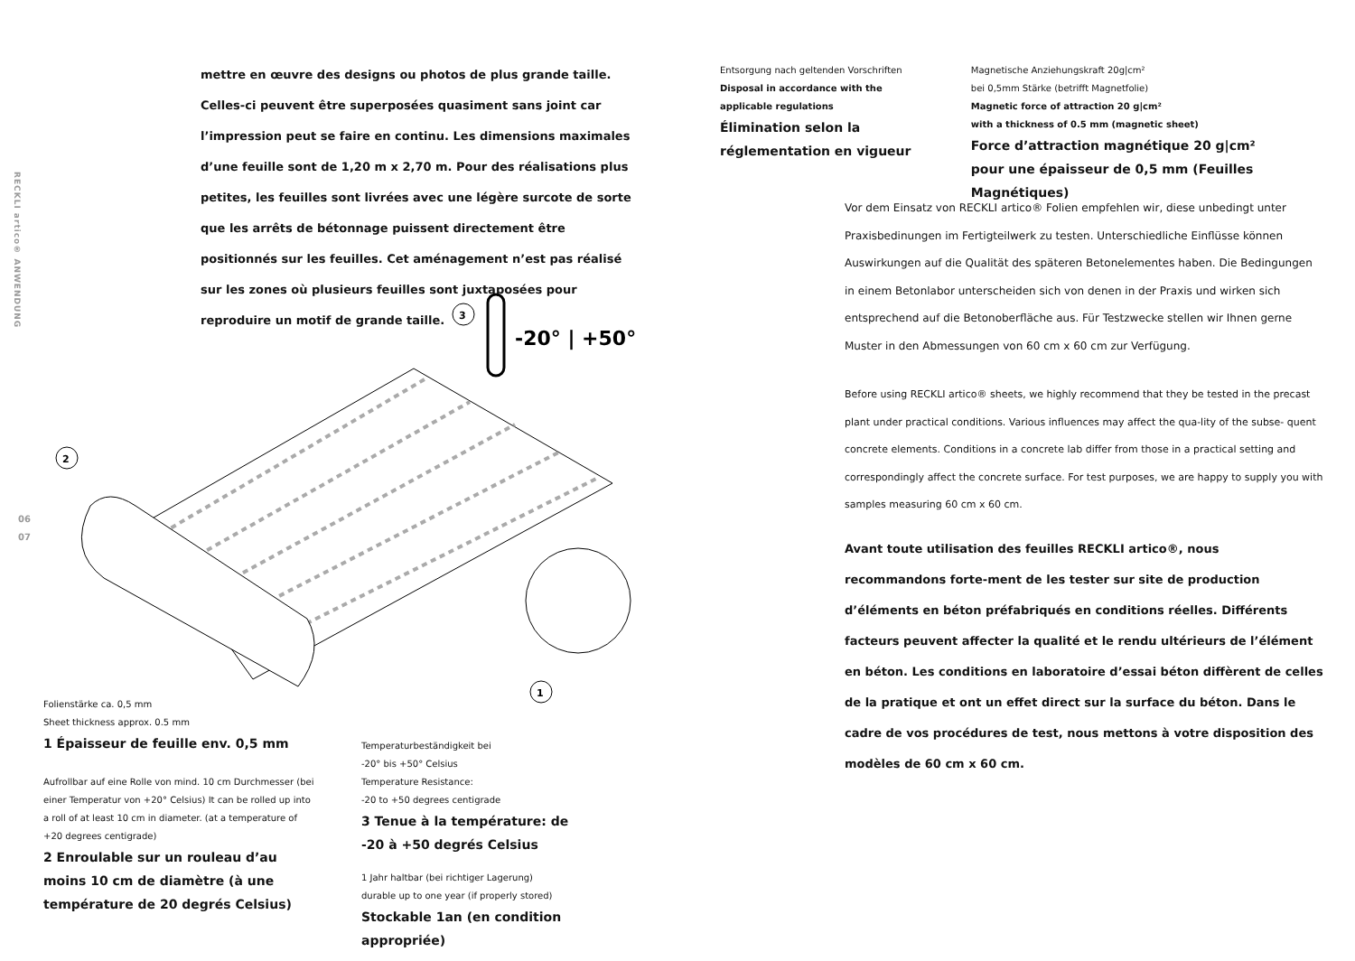RECKLI artico® ANWENDUNG
06
07
mettre en œuvre des designs ou photos de plus grande taille. Celles-ci peuvent être superposées quasiment sans joint car l’impression peut se faire en continu. Les dimensions maximales d’une feuille sont de 1,20 m x 2,70 m. Pour des réalisations plus petites, les feuilles sont livrées avec une légère surcote de sorte que les arrêts de bétonnage puissent directement être positionnés sur les feuilles. Cet aménagement n’est pas réalisé sur les zones où plusieurs feuilles sont juxtaposées pour reproduire un motif de grande taille.
2
1
3
-20° | +50°
Folienstärke ca. 0,5 mm
Sheet thickness approx. 0.5 mm
1 Épaisseur de feuille env. 0,5 mm
Aufrollbar auf eine Rolle von mind. 10 cm Durchmesser (bei einer Temperatur von +20° Celsius) It can be rolled up into a roll of at least 10 cm in diameter. (at a temperature of +20 degrees centigrade)
2 Enroulable sur un rouleau d’au moins 10 cm de diamètre (à une température de 20 degrés Celsius)
Temperaturbeständigkeit bei
-20° bis +50° Celsius
Temperature Resistance:
-20 to +50 degrees centigrade
3 Tenue à la température: de -20 à +50 degrés Celsius
1 Jahr haltbar (bei richtiger Lagerung)
durable up to one year (if properly stored)
Stockable 1an (en condition appropriée)
Entsorgung nach geltenden Vorschriften
Disposal in accordance with the applicable regulations
Élimination selon la réglementation en vigueur
Magnetische Anziehungskraft 20g|cm²
bei 0,5mm Stärke (betrifft Magnetfolie)
Magnetic force of attraction 20 g|cm²
with a thickness of 0.5 mm (magnetic sheet)
Force d’attraction magnétique 20 g|cm²
pour une épaisseur de 0,5 mm (Feuilles Magnétiques)
Vor dem Einsatz von RECKLI artico® Folien empfehlen wir, diese unbedingt unter Praxisbedinungen im Fertigteilwerk zu testen. Unterschiedliche Einflüsse können Auswirkungen auf die Qualität des späteren Betonelementes haben. Die Bedingungen in einem Betonlabor unterscheiden sich von denen in der Praxis und wirken sich entsprechend auf die Betonoberfläche aus. Für Testzwecke stellen wir Ihnen gerne Muster in den Abmessungen von 60 cm x 60 cm zur Verfügung.
Before using RECKLI artico® sheets, we highly recommend that they be tested in the precast plant under practical conditions. Various influences may affect the qua-lity of the subse- quent concrete elements. Conditions in a concrete lab differ from those in a practical setting and correspondingly affect the concrete surface. For test purposes, we are happy to supply you with samples measuring 60 cm x 60 cm.
Avant toute utilisation des feuilles RECKLI artico®, nous recommandons forte-ment de les tester sur site de production d’éléments en béton préfabriqués en conditions réelles. Différents facteurs peuvent affecter la qualité et le rendu ultérieurs de l’élément en béton. Les conditions en laboratoire d’essai béton diffèrent de celles de la pratique et ont un effet direct sur la surface du béton. Dans le cadre de vos procédures de test, nous mettons à votre disposition des modèles de 60 cm x 60 cm.